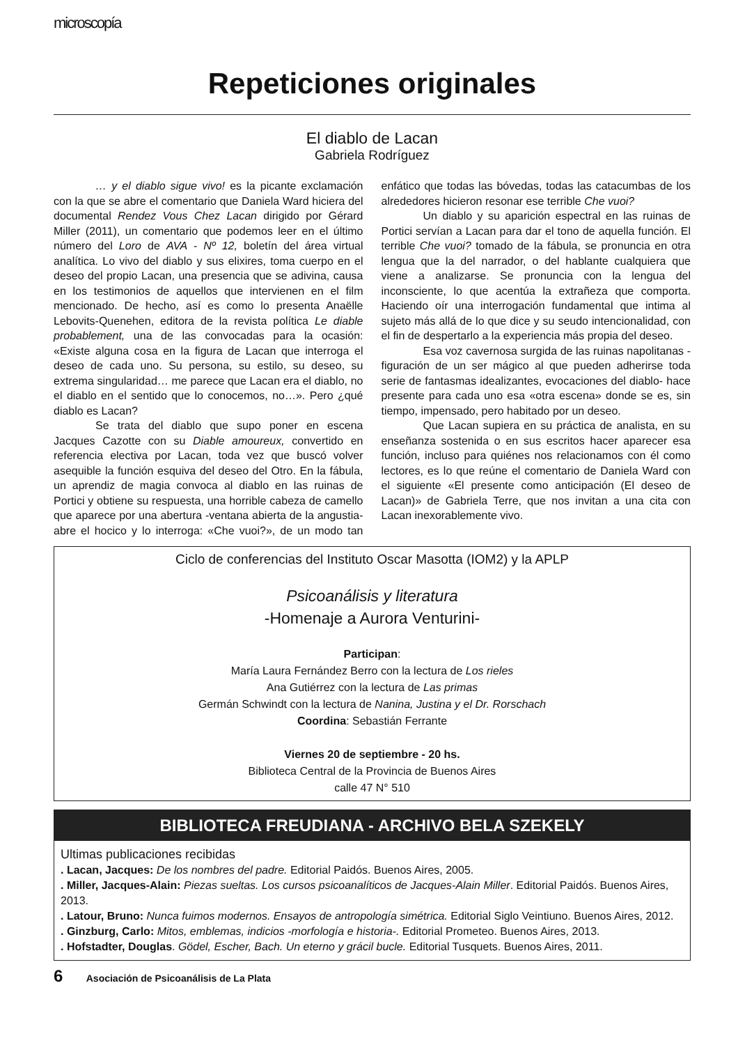microscopía
Repeticiones originales
El diablo de Lacan
Gabriela Rodríguez
… y el diablo sigue vivo! es la picante exclamación con la que se abre el comentario que Daniela Ward hiciera del documental Rendez Vous Chez Lacan dirigido por Gérard Miller (2011), un comentario que podemos leer en el último número del Loro de AVA - Nº 12, boletín del área virtual analítica. Lo vivo del diablo y sus elixires, toma cuerpo en el deseo del propio Lacan, una presencia que se adivina, causa en los testimonios de aquellos que intervienen en el film mencionado. De hecho, así es como lo presenta Anaëlle Lebovits-Quenehen, editora de la revista política Le diable probablement, una de las convocadas para la ocasión: «Existe alguna cosa en la figura de Lacan que interroga el deseo de cada uno. Su persona, su estilo, su deseo, su extrema singularidad… me parece que Lacan era el diablo, no el diablo en el sentido que lo conocemos, no…». Pero ¿qué diablo es Lacan?
Se trata del diablo que supo poner en escena Jacques Cazotte con su Diable amoureux, convertido en referencia electiva por Lacan, toda vez que buscó volver asequible la función esquiva del deseo del Otro. En la fábula, un aprendiz de magia convoca al diablo en las ruinas de Portici y obtiene su respuesta, una horrible cabeza de camello que aparece por una abertura -ventana abierta de la angustia- abre el hocico y lo interroga: «Che vuoi?», de un modo tan enfático que todas las bóvedas, todas las catacumbas de los alrededores hicieron resonar ese terrible Che vuoi?
Un diablo y su aparición espectral en las ruinas de Portici servían a Lacan para dar el tono de aquella función. El terrible Che vuoi? tomado de la fábula, se pronuncia en otra lengua que la del narrador, o del hablante cualquiera que viene a analizarse. Se pronuncia con la lengua del inconsciente, lo que acentúa la extrañeza que comporta. Haciendo oír una interrogación fundamental que intima al sujeto más allá de lo que dice y su seudo intencionalidad, con el fin de despertarlo a la experiencia más propia del deseo.
Esa voz cavernosa surgida de las ruinas napolitanas -figuración de un ser mágico al que pueden adherirse toda serie de fantasmas idealizantes, evocaciones del diablo- hace presente para cada uno esa «otra escena» donde se es, sin tiempo, impensado, pero habitado por un deseo.
Que Lacan supiera en su práctica de analista, en su enseñanza sostenida o en sus escritos hacer aparecer esa función, incluso para quiénes nos relacionamos con él como lectores, es lo que reúne el comentario de Daniela Ward con el siguiente «El presente como anticipación (El deseo de Lacan)» de Gabriela Terre, que nos invitan a una cita con Lacan inexorablemente vivo.
Ciclo de conferencias del Instituto Oscar Masotta (IOM2) y la APLP
Psicoanálisis y literatura
-Homenaje a Aurora Venturini-
Participan:
María Laura Fernández Berro con la lectura de Los rieles
Ana Gutiérrez con la lectura de Las primas
Germán Schwindt con la lectura de Nanina, Justina y el Dr. Rorschach
Coordina: Sebastián Ferrante
Viernes 20 de septiembre - 20 hs.
Biblioteca Central de la Provincia de Buenos Aires
calle 47 N° 510
BIBLIOTECA FREUDIANA - ARCHIVO BELA SZEKELY
Ultimas publicaciones recibidas
. Lacan, Jacques: De los nombres del padre. Editorial Paidós. Buenos Aires, 2005.
. Miller, Jacques-Alain: Piezas sueltas. Los cursos psicoanalíticos de Jacques-Alain Miller. Editorial Paidós. Buenos Aires, 2013.
. Latour, Bruno: Nunca fuimos modernos. Ensayos de antropología simétrica. Editorial Siglo Veintiuno. Buenos Aires, 2012.
. Ginzburg, Carlo: Mitos, emblemas, indicios -morfología e historia-. Editorial Prometeo. Buenos Aires, 2013.
. Hofstadter, Douglas. Gödel, Escher, Bach. Un eterno y grácil bucle. Editorial Tusquets. Buenos Aires, 2011.
6 Asociación de Psicoanálisis de La Plata